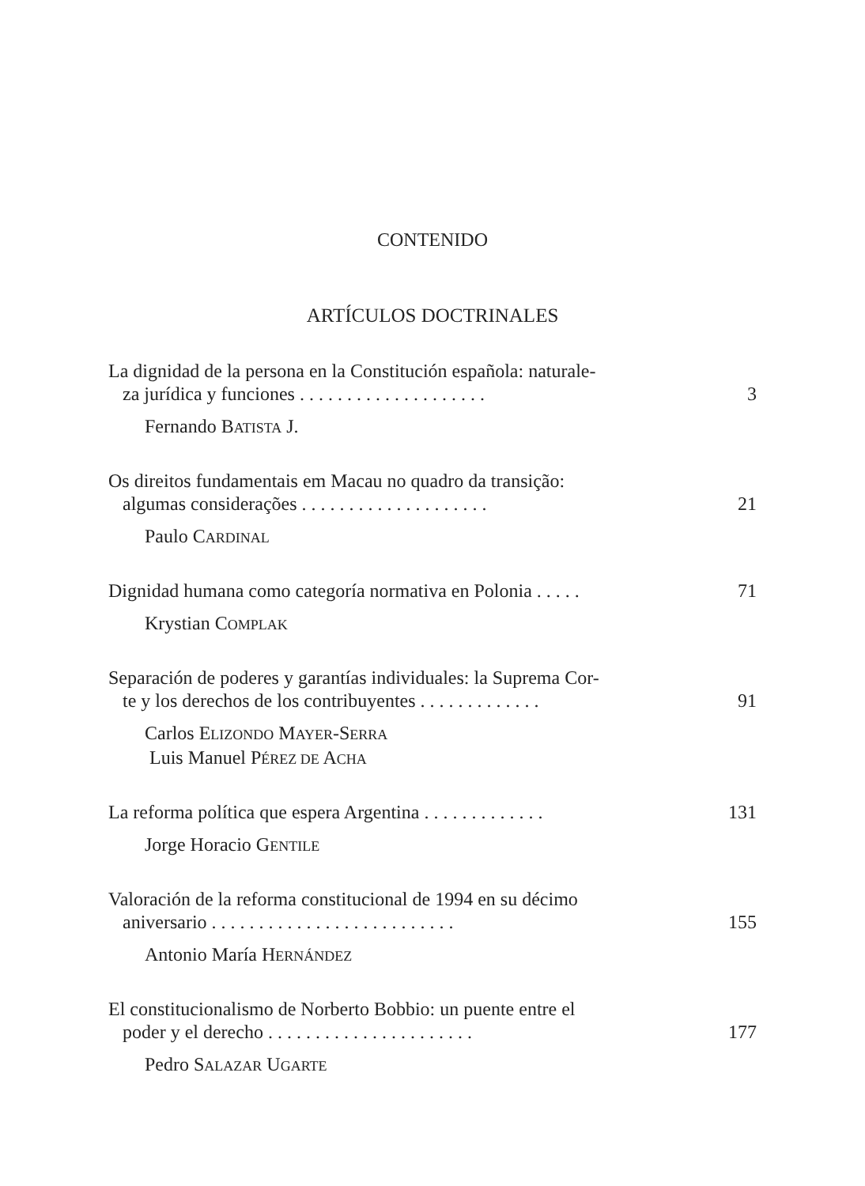CONTENIDO
ARTÍCULOS DOCTRINALES
La dignidad de la persona en la Constitución española: naturale-
za jurídica y funciones . . . . . . . . . . . . . . . . . . . .
3
Fernando BATISTA J.
Os direitos fundamentais em Macau no quadro da transição:
algumas considerações . . . . . . . . . . . . . . . . . . . .
21
Paulo CARDINAL
Dignidad humana como categoría normativa en Polonia . . . . .
71
Krystian COMPLAK
Separación de poderes y garantías individuales: la Suprema Cor-
te y los derechos de los contribuyentes . . . . . . . . . . . . .
91
Carlos ELIZONDO MAYER-SERRA
Luis Manuel PÉREZ DE ACHA
La reforma política que espera Argentina . . . . . . . . . . . . .
131
Jorge Horacio GENTILE
Valoración de la reforma constitucional de 1994 en su décimo
aniversario . . . . . . . . . . . . . . . . . . . . . . . . . .
155
Antonio María HERNÁNDEZ
El constitucionalismo de Norberto Bobbio: un puente entre el
poder y el derecho . . . . . . . . . . . . . . . . . . . . . .
177
Pedro SALAZAR UGARTE